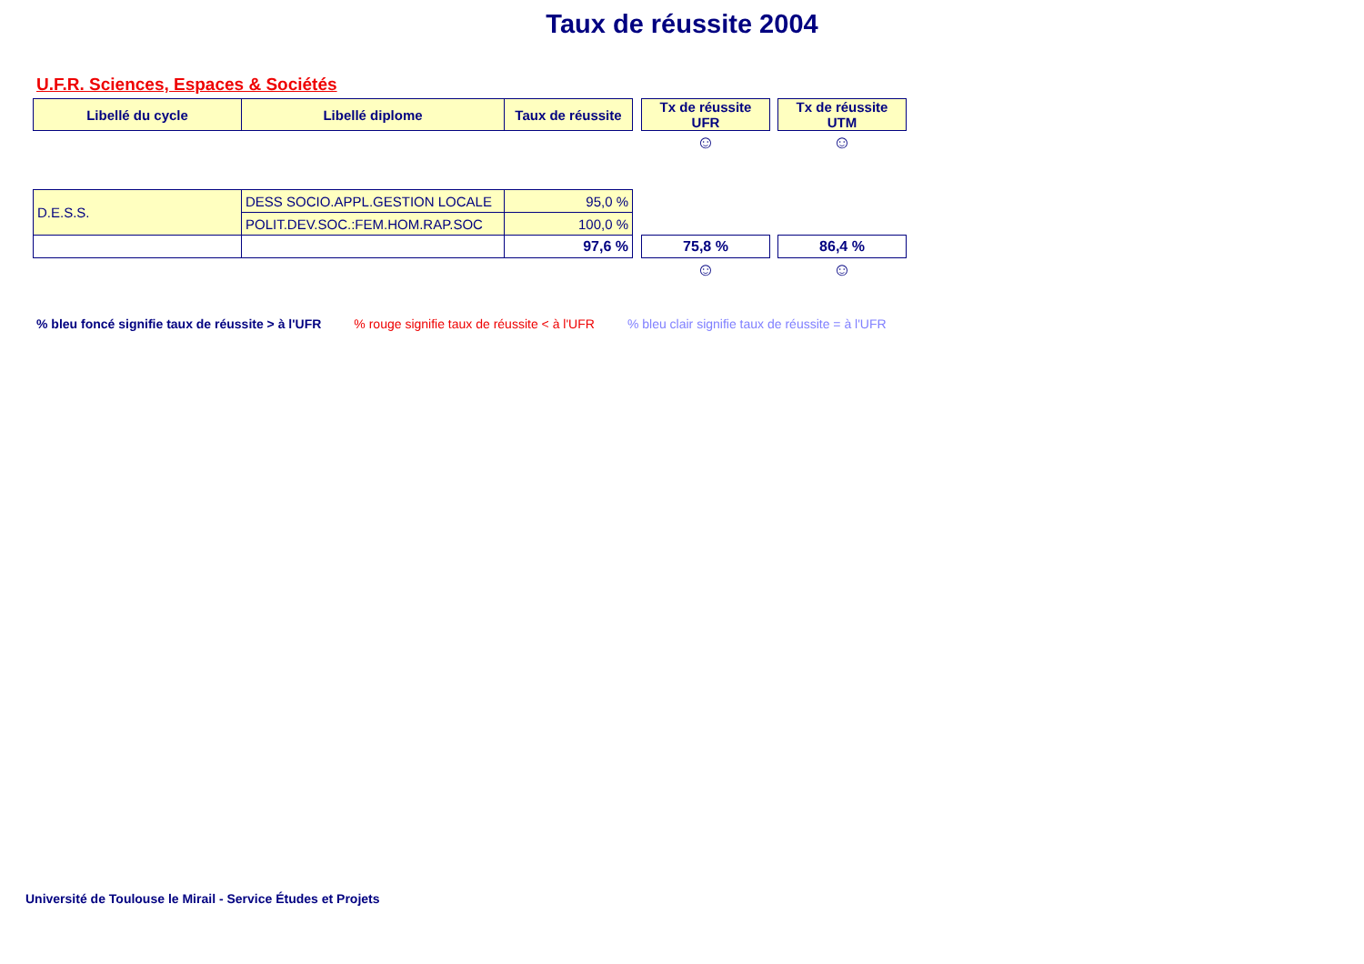Taux de réussite 2004
U.F.R. Sciences, Espaces & Sociétés
| Libellé du cycle | Libellé diplome | Taux de réussite | | Tx de réussite UFR | | Tx de réussite UTM |
| | | | | ☺ | | ☺ |
| D.E.S.S. | DESS SOCIO.APPL.GESTION LOCALE | 95,0 % | | | | |
| | POLIT.DEV.SOC.:FEM.HOM.RAP.SOC | 100,0 % | | | | |
| | | 97,6 % | | 75,8 % | | 86,4 % |
| | | | | ☺ | | ☺ |
% bleu foncé signifie taux de réussite > à l'UFR % rouge signifie taux de réussite < à l'UFR % bleu clair signifie taux de réussite = à l'UFR
Université de Toulouse le Mirail - Service Études et Projets